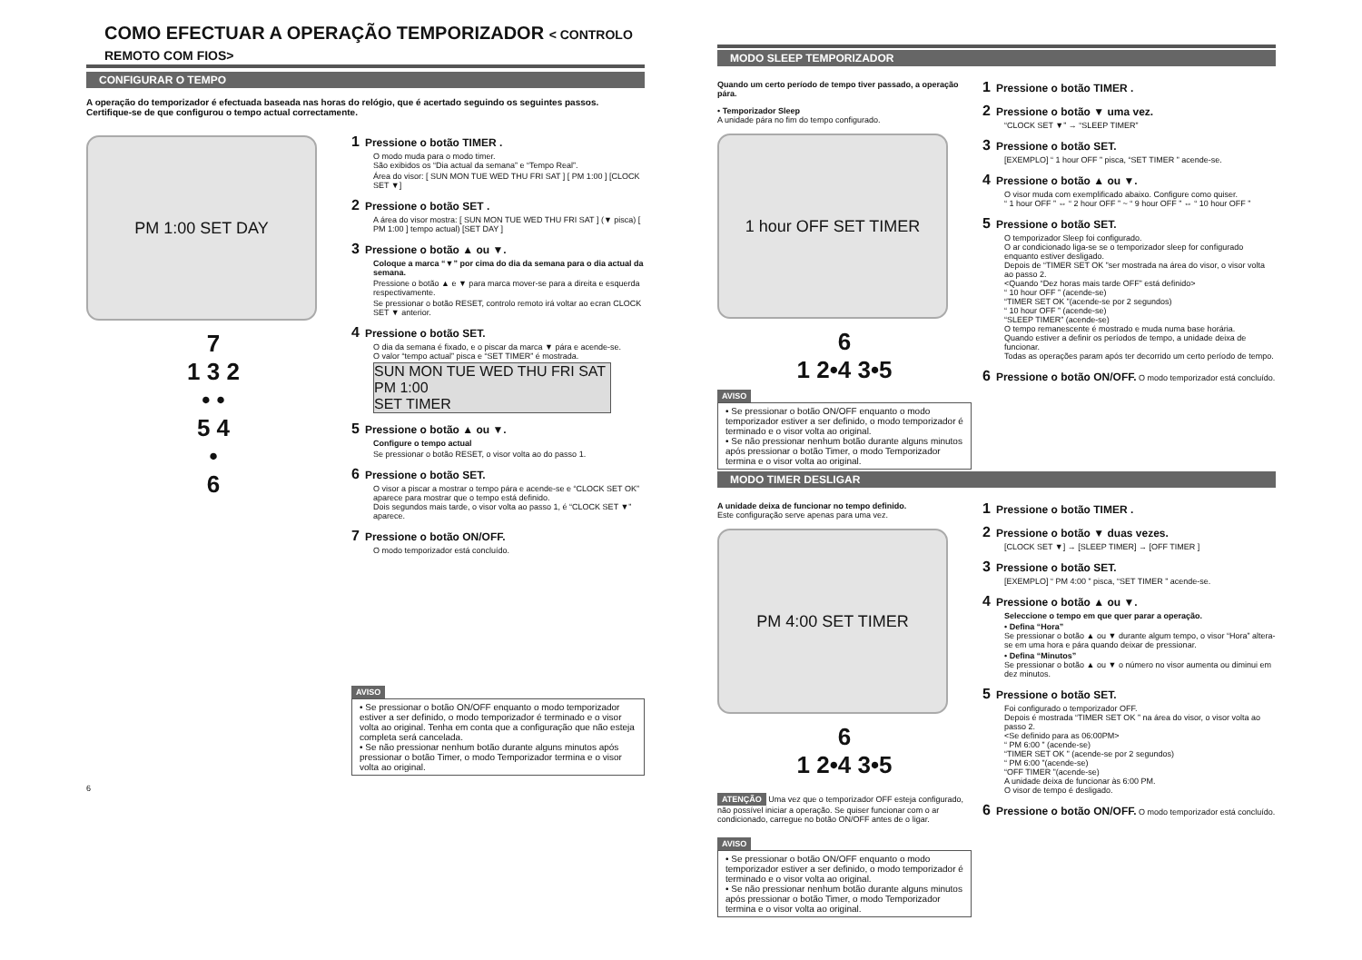COMO EFECTUAR A OPERAÇÃO TEMPORIZADOR < CONTROLO REMOTO COM FIOS>
CONFIGURAR O TEMPO
A operação do temporizador é efectuada baseada nas horas do relógio, que é acertado seguindo os seguintes passos. Certifique-se de que configurou o tempo actual correctamente.
PM 1:00 SET DAY
7
1 3 2
• •
5 4
•
6
1 Pressione o botão TIMER .
O modo muda para o modo timer.
São exibidos os “Dia actual da semana” e “Tempo Real”.
Área do visor: [ SUN MON TUE WED THU FRI SAT ] [ PM 1:00 ] [CLOCK SET ▼]
2 Pressione o botão SET .
A área do visor mostra: [ SUN MON TUE WED THU FRI SAT ] (▼ pisca) [ PM 1:00 ] tempo actual) [SET DAY ]
3 Pressione o botão ▲ ou ▼.
Coloque a marca “▼” por cima do dia da semana para o dia actual da semana.
Pressione o botão ▲ e ▼ para marca mover-se para a direita e esquerda respectivamente.
Se pressionar o botão RESET, controlo remoto irá voltar ao ecran CLOCK SET ▼ anterior.
4 Pressione o botão SET.
O dia da semana é fixado, e o piscar da marca ▼ pára e acende-se.
O valor “tempo actual” pisca e “SET TIMER” é mostrada.
SUN MON TUE WED THU FRI SAT
PM 1:00
SET TIMER
5 Pressione o botão ▲ ou ▼.
Configure o tempo actual
Se pressionar o botão RESET, o visor volta ao do passo 1.
6 Pressione o botão SET.
O visor a piscar a mostrar o tempo pára e acende-se e “CLOCK SET OK” aparece para mostrar que o tempo está definido.
Dois segundos mais tarde, o visor volta ao passo 1, é “CLOCK SET ▼” aparece.
7 Pressione o botão ON/OFF.
O modo temporizador está concluído.
AVISO
• Se pressionar o botão ON/OFF enquanto o modo temporizador estiver a ser definido, o modo temporizador é terminado e o visor volta ao original. Tenha em conta que a configuração que não esteja completa será cancelada.
• Se não pressionar nenhum botão durante alguns minutos após pressionar o botão Timer, o modo Temporizador termina e o visor volta ao original.
6
MODO SLEEP TEMPORIZADOR
Quando um certo período de tempo tiver passado, a operação pára.
• Temporizador Sleep
A unidade pára no fim do tempo configurado.
1 hour OFF SET TIMER
6
1 2•4 3•5
AVISO
• Se pressionar o botão ON/OFF enquanto o modo temporizador estiver a ser definido, o modo temporizador é terminado e o visor volta ao original.
• Se não pressionar nenhum botão durante alguns minutos após pressionar o botão Timer, o modo Temporizador termina e o visor volta ao original.
1 Pressione o botão TIMER .
2 Pressione o botão ▼ uma vez.
“CLOCK SET ▼” → “SLEEP TIMER”
3 Pressione o botão SET.
[EXEMPLO] “ 1 hour OFF ” pisca, “SET TIMER ” acende-se.
4 Pressione o botão ▲ ou ▼.
O visor muda com exemplificado abaixo. Configure como quiser.
“ 1 hour OFF ” ⇔ “ 2 hour OFF ” ~ “ 9 hour OFF ” ⇔ “ 10 hour OFF ”
5 Pressione o botão SET.
O temporizador Sleep foi configurado.
O ar condicionado liga-se se o temporizador sleep for configurado enquanto estiver desligado.
Depois de “TIMER SET OK ”ser mostrada na área do visor, o visor volta ao passo 2.
<Quando “Dez horas mais tarde OFF” está definido>
“ 10 hour OFF ” (acende-se)
“TIMER SET OK ”(acende-se por 2 segundos)
“ 10 hour OFF ” (acende-se)
“SLEEP TIMER” (acende-se)
O tempo remanescente é mostrado e muda numa base horária.
Quando estiver a definir os períodos de tempo, a unidade deixa de funcionar.
Todas as operações param após ter decorrido um certo período de tempo.
6 Pressione o botão ON/OFF. O modo temporizador está concluído.
MODO TIMER DESLIGAR
A unidade deixa de funcionar no tempo definido.
Este configuração serve apenas para uma vez.
PM 4:00 SET TIMER
6
1 2•4 3•5
ATENÇÃO Uma vez que o temporizador OFF esteja configurado, não possível iniciar a operação. Se quiser funcionar com o ar condicionado, carregue no botão ON/OFF antes de o ligar.
AVISO
• Se pressionar o botão ON/OFF enquanto o modo temporizador estiver a ser definido, o modo temporizador é terminado e o visor volta ao original.
• Se não pressionar nenhum botão durante alguns minutos após pressionar o botão Timer, o modo Temporizador termina e o visor volta ao original.
1 Pressione o botão TIMER .
2 Pressione o botão ▼ duas vezes.
[CLOCK SET ▼] → [SLEEP TIMER] → [OFF TIMER ]
3 Pressione o botão SET.
[EXEMPLO] “ PM 4:00 ” pisca, “SET TIMER ” acende-se.
4 Pressione o botão ▲ ou ▼.
Seleccione o tempo em que quer parar a operação.
• Defina “Hora”
Se pressionar o botão ▲ ou ▼ durante algum tempo, o visor “Hora” altera-se em uma hora e pára quando deixar de pressionar.
• Defina “Minutos”
Se pressionar o botão ▲ ou ▼ o número no visor aumenta ou diminui em dez minutos.
5 Pressione o botão SET.
Foi configurado o temporizador OFF.
Depois é mostrada “TIMER SET OK ” na área do visor, o visor volta ao passo 2.
<Se definido para as 06:00PM>
“ PM 6:00 ” (acende-se)
“TIMER SET OK ” (acende-se por 2 segundos)
“ PM 6:00 ”(acende-se)
“OFF TIMER ”(acende-se)
A unidade deixa de funcionar às 6:00 PM.
O visor de tempo é desligado.
6 Pressione o botão ON/OFF. O modo temporizador está concluído.